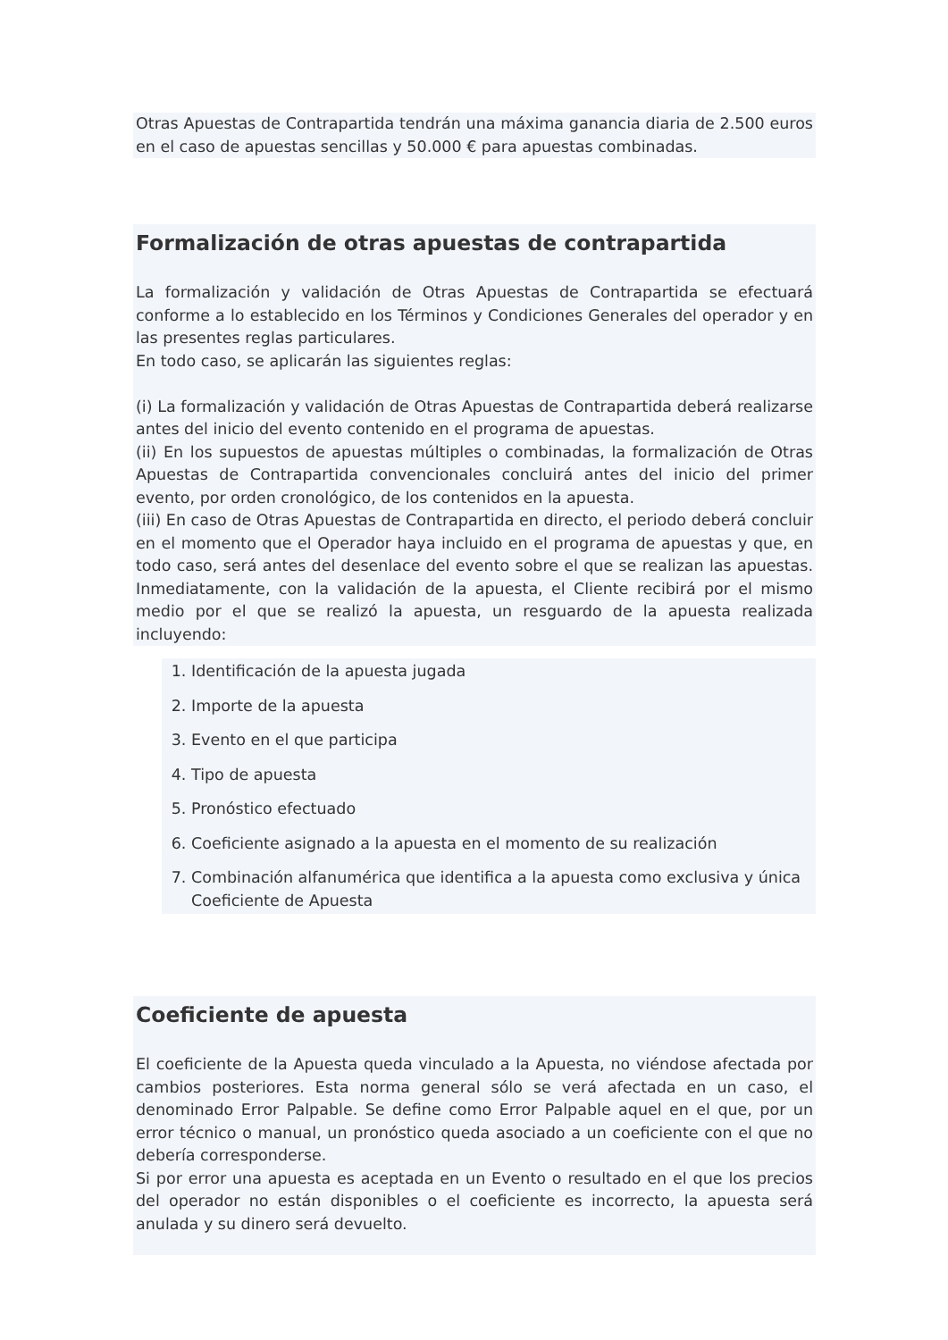Otras Apuestas de Contrapartida tendrán una máxima ganancia diaria de 2.500 euros en el caso de apuestas sencillas y 50.000 € para apuestas combinadas.
Formalización de otras apuestas de contrapartida
La formalización y validación de Otras Apuestas de Contrapartida se efectuará conforme a lo establecido en los Términos y Condiciones Generales del operador y en las presentes reglas particulares.
En todo caso, se aplicarán las siguientes reglas:
(i) La formalización y validación de Otras Apuestas de Contrapartida deberá realizarse antes del inicio del evento contenido en el programa de apuestas.
(ii) En los supuestos de apuestas múltiples o combinadas, la formalización de Otras Apuestas de Contrapartida convencionales concluirá antes del inicio del primer evento, por orden cronológico, de los contenidos en la apuesta.
(iii) En caso de Otras Apuestas de Contrapartida en directo, el periodo deberá concluir en el momento que el Operador haya incluido en el programa de apuestas y que, en todo caso, será antes del desenlace del evento sobre el que se realizan las apuestas. Inmediatamente, con la validación de la apuesta, el Cliente recibirá por el mismo medio por el que se realizó la apuesta, un resguardo de la apuesta realizada incluyendo:
1. Identificación de la apuesta jugada
2. Importe de la apuesta
3. Evento en el que participa
4. Tipo de apuesta
5. Pronóstico efectuado
6. Coeficiente asignado a la apuesta en el momento de su realización
7. Combinación alfanumérica que identifica a la apuesta como exclusiva y única Coeficiente de Apuesta
Coeficiente de apuesta
El coeficiente de la Apuesta queda vinculado a la Apuesta, no viéndose afectada por cambios posteriores. Esta norma general sólo se verá afectada en un caso, el denominado Error Palpable. Se define como Error Palpable aquel en el que, por un error técnico o manual, un pronóstico queda asociado a un coeficiente con el que no debería corresponderse.
Si por error una apuesta es aceptada en un Evento o resultado en el que los precios del operador no están disponibles o el coeficiente es incorrecto, la apuesta será anulada y su dinero será devuelto.